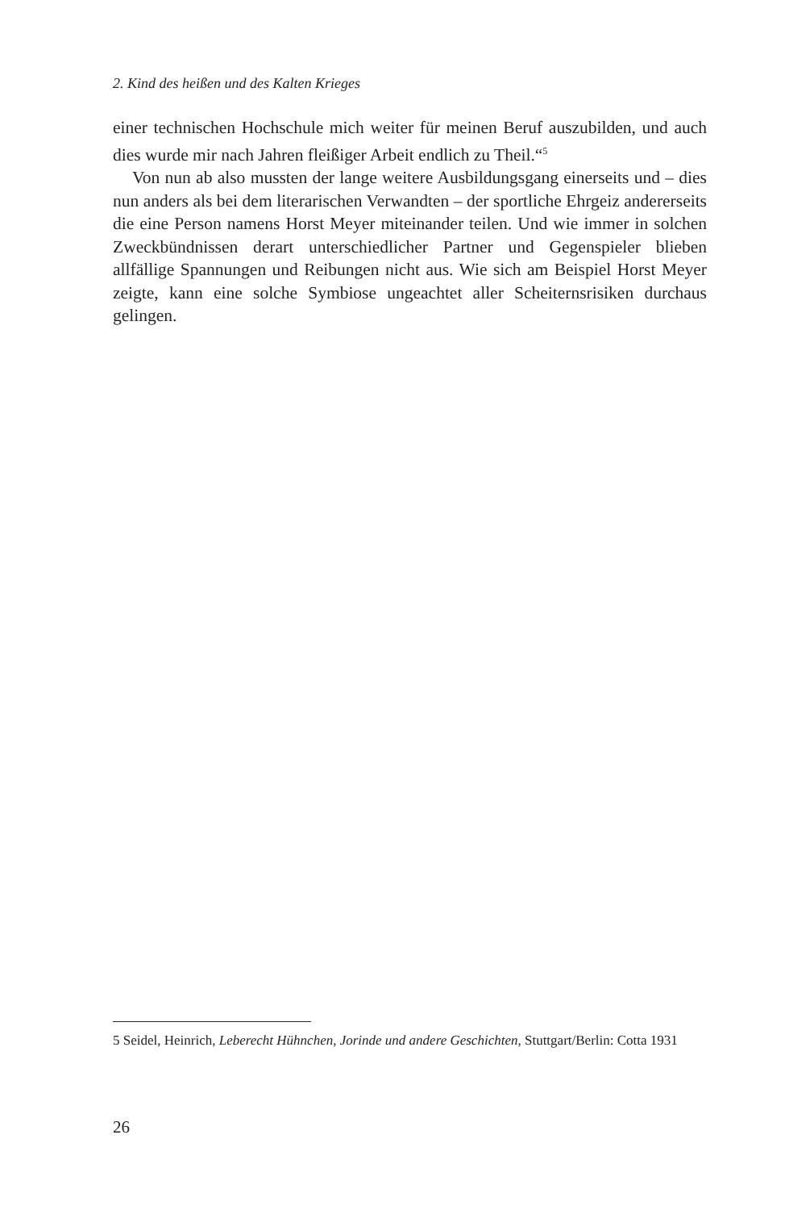2. Kind des heißen und des Kalten Krieges
einer technischen Hochschule mich weiter für meinen Beruf auszubilden, und auch dies wurde mir nach Jahren fleißiger Arbeit endlich zu Theil.“<sup>5</sup>
Von nun ab also mussten der lange weitere Ausbildungsgang einerseits und – dies nun anders als bei dem literarischen Verwandten – der sportliche Ehrgeiz andererseits die eine Person namens Horst Meyer miteinander teilen. Und wie immer in solchen Zweckbündnissen derart unterschiedlicher Partner und Gegenspieler blieben allfällige Spannungen und Reibungen nicht aus. Wie sich am Beispiel Horst Meyer zeigte, kann eine solche Symbiose ungeachtet aller Scheiternsrisiken durchaus gelingen.
5 Seidel, Heinrich, Leberecht Hühnchen, Jorinde und andere Geschichten, Stuttgart/Berlin: Cotta 1931
26